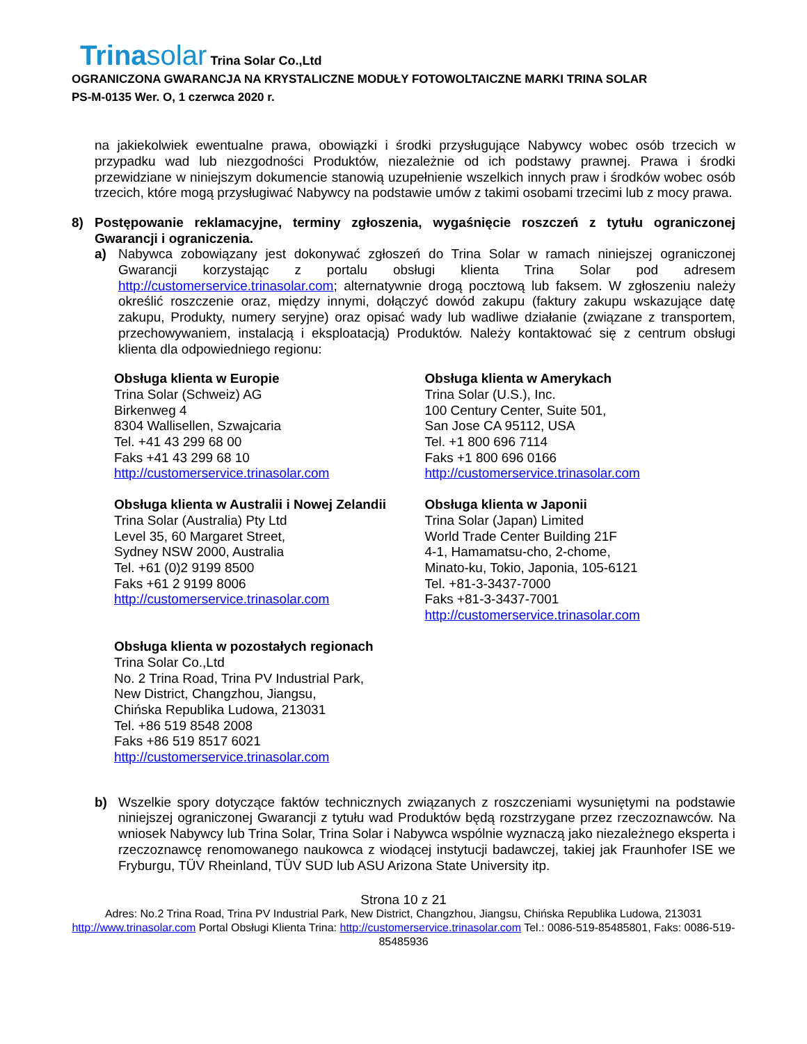Trinasolar Trina Solar Co.,Ltd
OGRANICZONA GWARANCJA NA KRYSTALICZNE MODUŁY FOTOWOLTAICZNE MARKI TRINA SOLAR
PS-M-0135 Wer. O, 1 czerwca 2020 r.
na jakiekolwiek ewentualne prawa, obowiązki i środki przysługujące Nabywcy wobec osób trzecich w przypadku wad lub niezgodności Produktów, niezależnie od ich podstawy prawnej. Prawa i środki przewidziane w niniejszym dokumencie stanowią uzupełnienie wszelkich innych praw i środków wobec osób trzecich, które mogą przysługiwać Nabywcy na podstawie umów z takimi osobami trzecimi lub z mocy prawa.
8) Postępowanie reklamacyjne, terminy zgłoszenia, wygaśnięcie roszczeń z tytułu ograniczonej Gwarancji i ograniczenia.
a) Nabywca zobowiązany jest dokonywać zgłoszeń do Trina Solar w ramach niniejszej ograniczonej Gwarancji korzystając z portalu obsługi klienta Trina Solar pod adresem http://customerservice.trinasolar.com; alternatywnie drogą pocztową lub faksem. W zgłoszeniu należy określić roszczenie oraz, między innymi, dołączyć dowód zakupu (faktury zakupu wskazujące datę zakupu, Produkty, numery seryjne) oraz opisać wady lub wadliwe działanie (związane z transportem, przechowywaniem, instalacją i eksploatacją) Produktów. Należy kontaktować się z centrum obsługi klienta dla odpowiedniego regionu:
Obsługa klienta w Europie
Trina Solar (Schweiz) AG
Birkenweg 4
8304 Wallisellen, Szwajcaria
Tel. +41 43 299 68 00
Faks +41 43 299 68 10
http://customerservice.trinasolar.com
Obsługa klienta w Australii i Nowej Zelandii
Trina Solar (Australia) Pty Ltd
Level 35, 60 Margaret Street,
Sydney NSW 2000, Australia
Tel. +61 (0)2 9199 8500
Faks +61 2 9199 8006
http://customerservice.trinasolar.com
Obsługa klienta w pozostałych regionach
Trina Solar Co.,Ltd
No. 2 Trina Road, Trina PV Industrial Park,
New District, Changzhou, Jiangsu,
Chińska Republika Ludowa, 213031
Tel. +86 519 8548 2008
Faks +86 519 8517 6021
http://customerservice.trinasolar.com
Obsługa klienta w Amerykach
Trina Solar (U.S.), Inc.
100 Century Center, Suite 501,
San Jose CA 95112, USA
Tel. +1 800 696 7114
Faks +1 800 696 0166
http://customerservice.trinasolar.com
Obsługa klienta w Japonii
Trina Solar (Japan) Limited
World Trade Center Building 21F
4-1, Hamamatsu-cho, 2-chome,
Minato-ku, Tokio, Japonia, 105-6121
Tel. +81-3-3437-7000
Faks +81-3-3437-7001
http://customerservice.trinasolar.com
b) Wszelkie spory dotyczące faktów technicznych związanych z roszczeniami wysuniętymi na podstawie niniejszej ograniczonej Gwarancji z tytułu wad Produktów będą rozstrzygane przez rzeczoznawców. Na wniosek Nabywcy lub Trina Solar, Trina Solar i Nabywca wspólnie wyznaczą jako niezależnego eksperta i rzeczoznawcę renomowanego naukowca z wiodącej instytucji badawczej, takiej jak Fraunhofer ISE we Fryburgu, TÜV Rheinland, TÜV SUD lub ASU Arizona State University itp.
Strona 10 z 21
Adres: No.2 Trina Road, Trina PV Industrial Park, New District, Changzhou, Jiangsu, Chińska Republika Ludowa, 213031
http://www.trinasolar.com Portal Obsługi Klienta Trina: http://customerservice.trinasolar.com Tel.: 0086-519-85485801, Faks: 0086-519-85485936